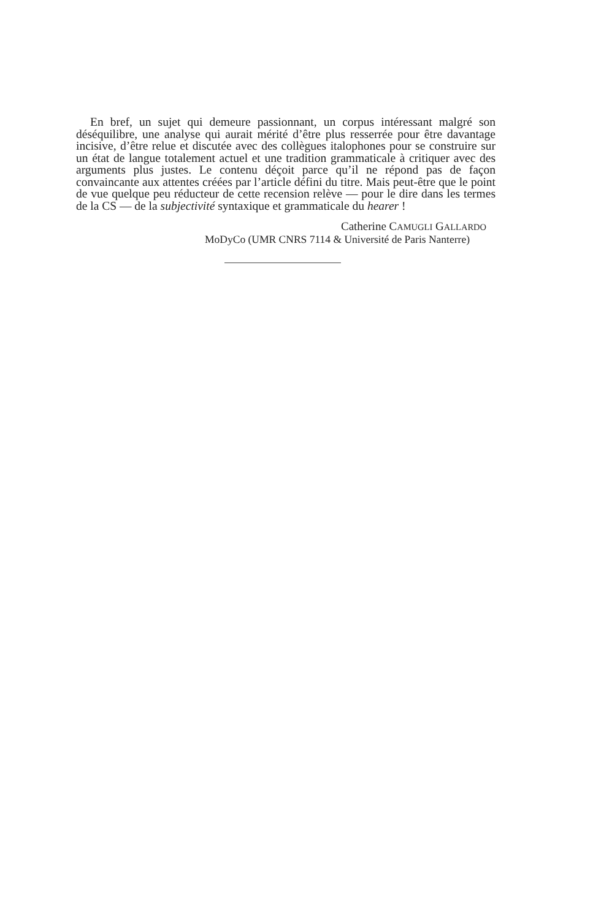En bref, un sujet qui demeure passionnant, un corpus intéressant malgré son déséquilibre, une analyse qui aurait mérité d’être plus resserrée pour être davantage incisive, d’être relue et discutée avec des collègues italophones pour se construire sur un état de langue totalement actuel et une tradition grammaticale à critiquer avec des arguments plus justes. Le contenu déçoit parce qu’il ne répond pas de façon convaincante aux attentes créées par l’article défini du titre. Mais peut-être que le point de vue quelque peu réducteur de cette recension relève — pour le dire dans les termes de la CS — de la subjectivité syntaxique et grammaticale du hearer !
Catherine CAMUGLI GALLARDO
MoDyCo (UMR CNRS 7114 & Université de Paris Nanterre)